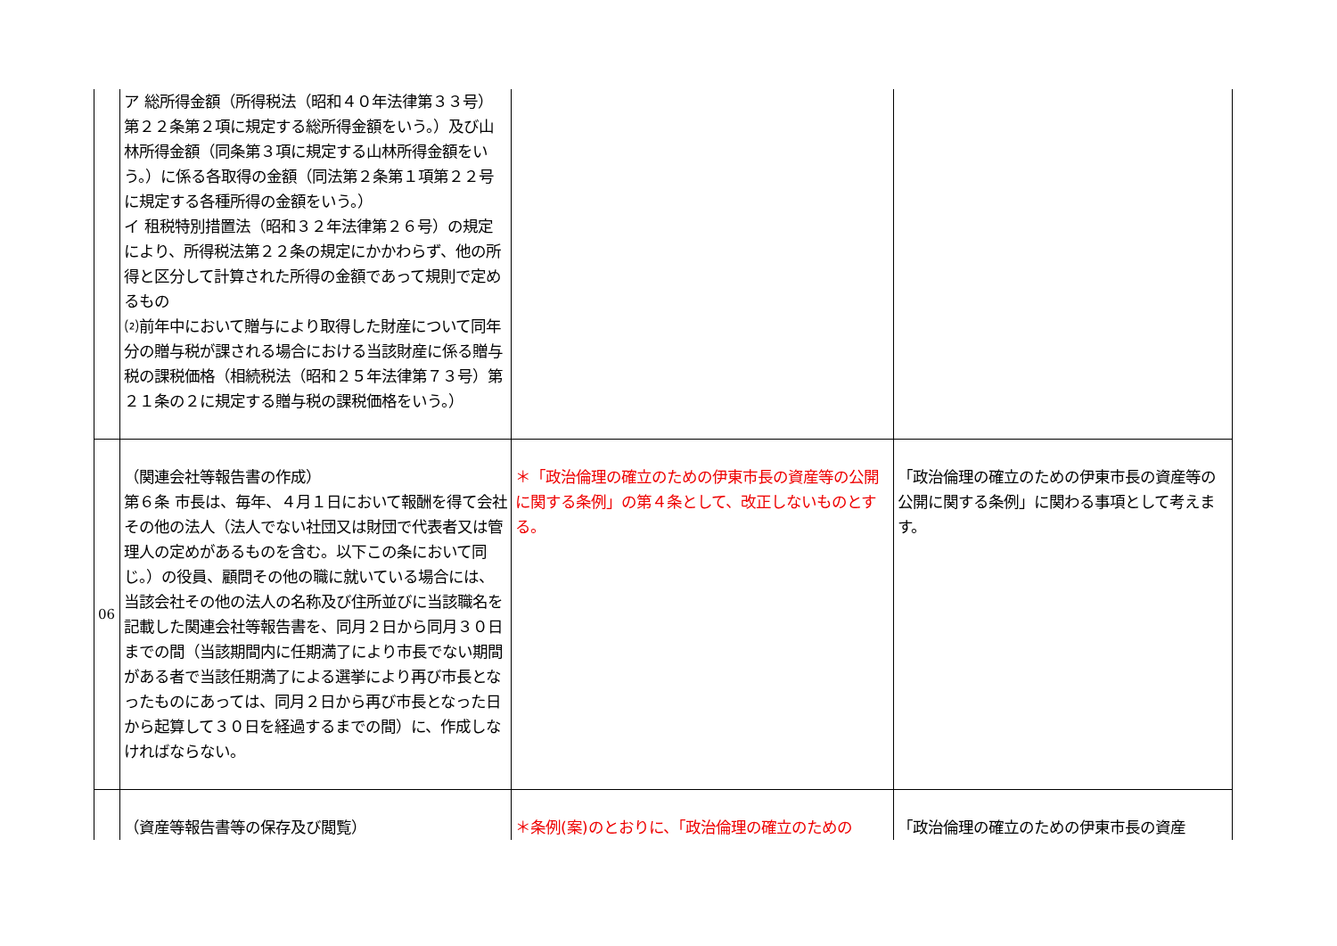| | ア 総所得金額（所得税法（昭和４０年法律第３３号）第２２条第２項に規定する総所得金額をいう。）及び山林所得金額（同条第３項に規定する山林所得金額をいう。）に係る各取得の金額（同法第２条第１項第２２号に規定する各種所得の金額をいう。） イ 租税特別措置法（昭和３２年法律第２６号）の規定により、所得税法第２２条の規定にかかわらず、他の所得と区分して計算された所得の金額であって規則で定めるもの ⑵前年中において贈与により取得した財産について同年分の贈与税が課される場合における当該財産に係る贈与税の課税価格（相続税法（昭和２５年法律第７３号）第２１条の２に規定する贈与税の課税価格をいう。） | | |
| 06 | （関連会社等報告書の作成） 第６条 市長は、毎年、４月１日において報酬を得て会社その他の法人（法人でない社団又は財団で代表者又は管理人の定めがあるものを含む。以下この条において同じ。）の役員、顧問その他の職に就いている場合には、当該会社その他の法人の名称及び住所並びに当該職名を記載した関連会社等報告書を、同月２日から同月３０日までの間（当該期間内に任期満了により市長でない期間がある者で当該任期満了による選挙により再び市長となったものにあっては、同月２日から再び市長となった日から起算して３０日を経過するまでの間）に、作成しなければならない。 | ＊「政治倫理の確立のための伊東市長の資産等の公開に関する条例」の第４条として、改正しないものとする。 | 「政治倫理の確立のための伊東市長の資産等の公開に関する条例」に関わる事項として考えます。 |
| | （資産等報告書等の保存及び閲覧） | ＊条例(案)のとおりに、「政治倫理の確立のための | 「政治倫理の確立のための伊東市長の資産 |